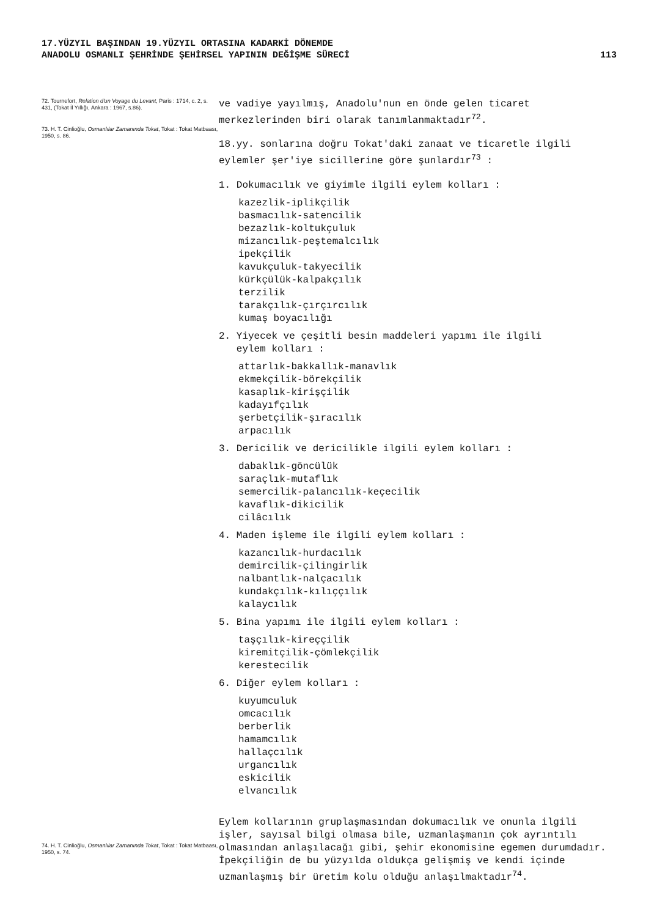17.YÜZYIL BAŞINDAN 19.YÜZYIL ORTASINA KADARKİ DÖNEMDE
ANADOLU OSMANLI ŞEHRİNDE ŞEHİRSEL YAPININ DEĞİŞME SÜRECİ
113
72. Tournefort, Relation d'un Voyage du Levant, Paris : 1714, c. 2, s. 431, (Tokat İl Yıllığı, Ankara : 1967, s.86).
73. H. T. Cinlioğlu, Osmanlılar Zamanında Tokat, Tokat : Tokat Matbaası, 1950, s. 86.
74. H. T. Cinlioğlu, Osmanlılar Zamanında Tokat, Tokat : Tokat Matbaası, 1950, s. 74.
ve vadiye yayılmış, Anadolu'nun en önde gelen ticaret merkezlerinden biri olarak tanımlanmaktadır<sup>72</sup>.
18.yy. sonlarına doğru Tokat'daki zanaat ve ticaretle ilgili eylemler şer'iye sicillerine göre şunlardır<sup>73</sup> :
1. Dokumacılık ve giyimle ilgili eylem kolları :
kazezlik-iplikçilik
basmacılık-satencilik
bezazlık-koltukçuluk
mizancılık-peştemalcılık
ipekçilik
kavukçuluk-takyecilik
kürkçülük-kalpakçılık
terzilik
tarakçılık-çırçırcılık
kumaş boyacılığı
2. Yiyecek ve çeşitli besin maddeleri yapımı ile ilgili
eylem kolları :
attarlık-bakkallık-manavlık
ekmekçilik-börekçilik
kasaplık-kirişçilik
kadayıfçılık
şerbetçilik-şıracılık
arpacılık
3. Dericilik ve dericilikle ilgili eylem kolları :
dabaklık-göncülük
saraçlık-mutaflık
semercilik-palancılık-keçecilik
kavaflık-dikicilik
cilâcılık
4. Maden işleme ile ilgili eylem kolları :
kazancılık-hurdacılık
demircilik-çilingirlik
nalbantlık-nalçacılık
kundakçılık-kılıççılık
kalaycılık
5. Bina yapımı ile ilgili eylem kolları :
taşçılık-kireççilik
kiremitçilik-çömlekçilik
kerestecilik
6. Diğer eylem kolları :
kuyumculuk
omcacılık
berberlik
hamamcılık
hallaçcılık
urgancılık
eskicilik
elvancılık
Eylem kollarının gruplaşmasından dokumacılık ve onunla ilgili işler, sayısal bilgi olmasa bile, uzmanlaşmanın çok ayrıntılı olmasından anlaşılacağı gibi, şehir ekonomisine egemen durumdadır. İpekçiliğin de bu yüzyılda oldukça gelişmiş ve kendi içinde uzmanlaşmış bir üretim kolu olduğu anlaşılmaktadır<sup>74</sup>.